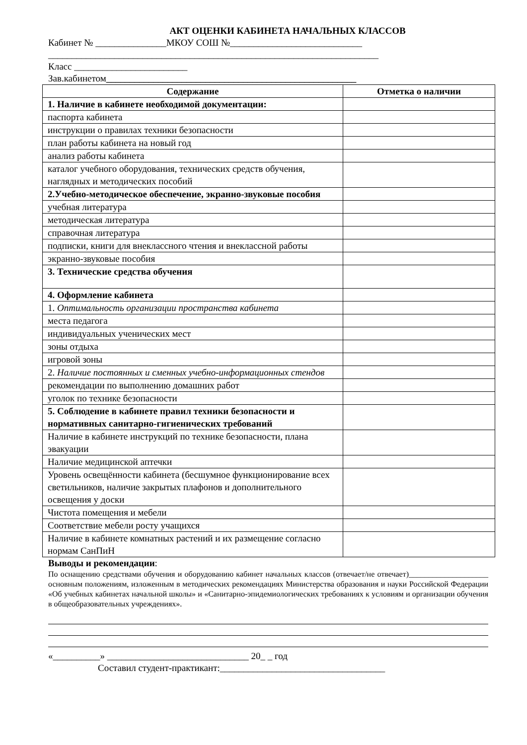АКТ ОЦЕНКИ КАБИНЕТА НАЧАЛЬНЫХ КЛАССОВ
Кабинет № _______________МКОУ СОШ №____________________________
______________________________________________________________________
Класс ________________________
Зав.кабинетом_____________________________________________________
| Содержание | Отметка о наличии |
| --- | --- |
| 1. Наличие в кабинете необходимой документации: | |
| паспорта кабинета | |
| инструкции о правилах техники безопасности | |
| план работы кабинета на новый год | |
| анализ работы кабинета | |
| каталог учебного оборудования, технических средств обучения, наглядных и методических пособий | |
| 2.Учебно-методическое обеспечение, экранно-звуковые пособия | |
| учебная литература | |
| методическая литература | |
| справочная литература | |
| подписки, книги для внеклассного чтения и внеклассной работы | |
| экранно-звуковые пособия | |
| 3. Технические средства обучения | |
| 4. Оформление кабинета | |
| 1. Оптимальность организации пространства кабинета | |
| места педагога | |
| индивидуальных ученических мест | |
| зоны отдыха | |
| игровой зоны | |
| 2. Наличие постоянных и сменных учебно-информационных стендов | |
| рекомендации по выполнению домашних работ | |
| уголок по технике безопасности | |
| 5. Соблюдение в кабинете правил техники безопасности и нормативных санитарно-гигиенических требований | |
| Наличие в кабинете инструкций по технике безопасности, плана эвакуации | |
| Наличие медицинской аптечки | |
| Уровень освещённости кабинета (бесшумное функционирование всех светильников, наличие закрытых плафонов и дополнительного освещения у доски | |
| Чистота помещения и мебели | |
| Соответствие мебели росту учащихся | |
| Наличие в кабинете комнатных растений и их размещение согласно нормам СанПиН | |
Выводы и рекомендации:
По оснащению средствами обучения и оборудованию кабинет начальных классов (отвечает/не отвечает)____________________ основным положениям, изложенным в методических рекомендациях Министерства образования и науки Российской Федерации «Об учебных кабинетах начальной школы» и «Санитарно-эпидемиологических требованиях к условиям и организации обучения в общеобразовательных учреждениях».
«__________» ______________________________ 20_ _ год
Составил студент-практикант:___________________________________